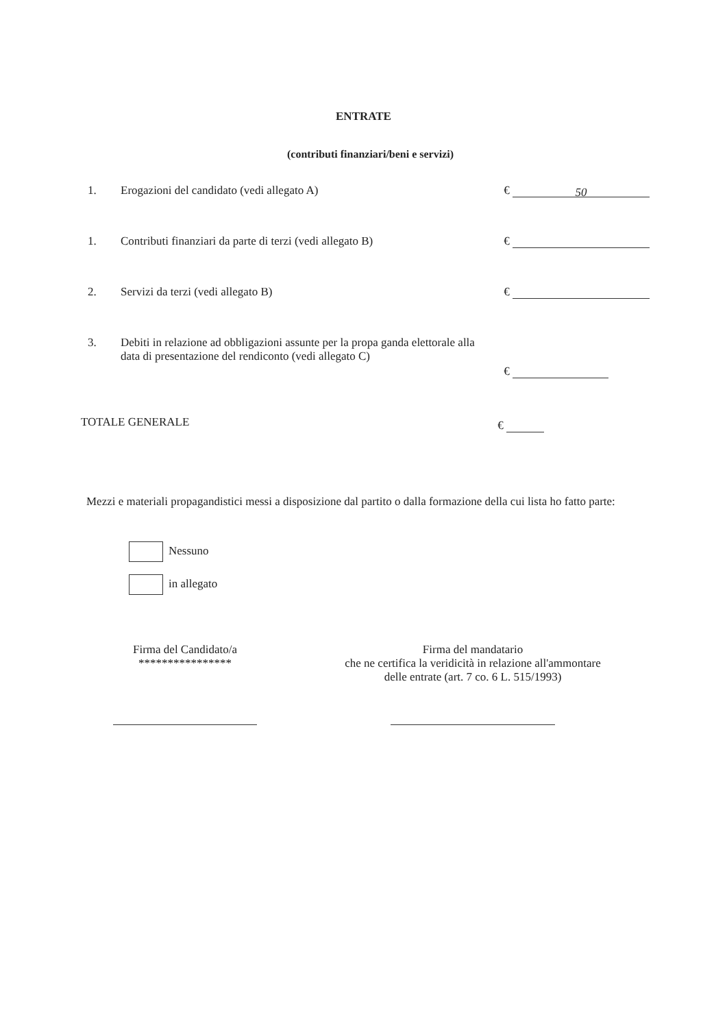ENTRATE
(contributi finanziari/beni e servizi)
1. Erogazioni del candidato (vedi allegato A) € 50
1. Contributi finanziari da parte di terzi (vedi allegato B)
€
2. Servizi da terzi (vedi allegato B) €
3. Debiti in relazione ad obbligazioni assunte per la propa ganda elettorale alla data di presentazione del rendiconto (vedi allegato C)
€
TOTALE GENERALE €
Mezzi e materiali propagandistici messi a disposizione dal partito o dalla formazione della cui lista ho fatto parte:
Nessuno
in allegato
Firma del Candidato/a
****************
Firma del mandatario
che ne certifica la veridicità in relazione all'ammontare
delle entrate (art. 7 co. 6 L. 515/1993)